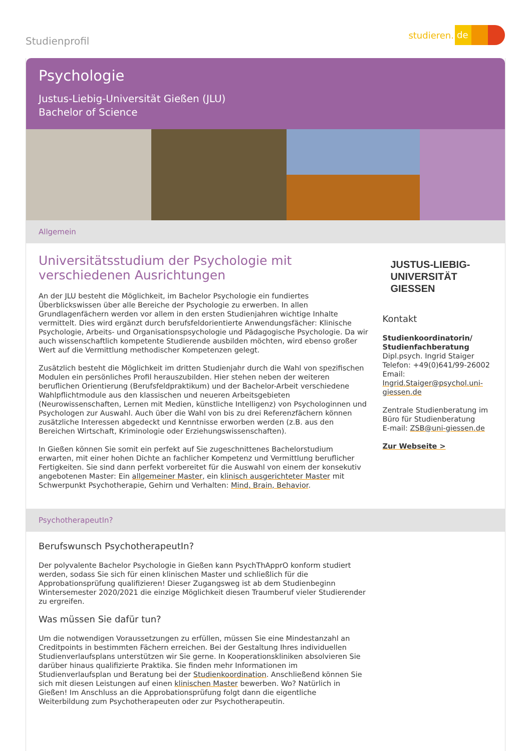Studienprofil
studieren. de
Psychologie
Justus-Liebig-Universität Gießen (JLU)
Bachelor of Science
Allgemein
Universitätsstudium der Psychologie mit verschiedenen Ausrichtungen
An der JLU besteht die Möglichkeit, im Bachelor Psychologie ein fundiertes Überblickswissen über alle Bereiche der Psychologie zu erwerben. In allen Grundlagenfächern werden vor allem in den ersten Studienjahren wichtige Inhalte vermittelt. Dies wird ergänzt durch berufsfeldorientierte Anwendungsfächer: Klinische Psychologie, Arbeits- und Organisationspsychologie und Pädagogische Psychologie. Da wir auch wissenschaftlich kompetente Studierende ausbilden möchten, wird ebenso großer Wert auf die Vermittlung methodischer Kompetenzen gelegt.
Zusätzlich besteht die Möglichkeit im dritten Studienjahr durch die Wahl von spezifischen Modulen ein persönliches Profil herauszubilden. Hier stehen neben der weiteren beruflichen Orientierung (Berufsfeldpraktikum) und der Bachelor-Arbeit verschiedene Wahlpflichtmodule aus den klassischen und neueren Arbeitsgebieten (Neurowissenschaften, Lernen mit Medien, künstliche Intelligenz) von Psychologinnen und Psychologen zur Auswahl. Auch über die Wahl von bis zu drei Referenzfächern können zusätzliche Interessen abgedeckt und Kenntnisse erworben werden (z.B. aus den Bereichen Wirtschaft, Kriminologie oder Erziehungswissenschaften).
In Gießen können Sie somit ein perfekt auf Sie zugeschnittenes Bachelorstudium erwarten, mit einer hohen Dichte an fachlicher Kompetenz und Vermittlung beruflicher Fertigkeiten. Sie sind dann perfekt vorbereitet für die Auswahl von einem der konsekutiv angebotenen Master: Ein allgemeiner Master, ein klinisch ausgerichteter Master mit Schwerpunkt Psychotherapie, Gehirn und Verhalten: Mind, Brain, Behavior.
JUSTUS-LIEBIG-
UNIVERSITÄT
GIESSEN
Kontakt
Studienkoordinatorin/ Studienfachberatung
Dipl.psych. Ingrid Staiger
Telefon: +49(0)641/99-26002
Email: Ingrid.Staiger@psychol.uni-giessen.de
Zentrale Studienberatung im Büro für Studienberatung
E-mail: ZSB@uni-giessen.de
Zur Webseite >
PsychotherapeutIn?
Berufswunsch PsychotherapeutIn?
Der polyvalente Bachelor Psychologie in Gießen kann PsychThApprO konform studiert werden, sodass Sie sich für einen klinischen Master und schließlich für die Approbationsprüfung qualifizieren! Dieser Zugangsweg ist ab dem Studienbeginn Wintersemester 2020/2021 die einzige Möglichkeit diesen Traumberuf vieler Studierender zu ergreifen.
Was müssen Sie dafür tun?
Um die notwendigen Voraussetzungen zu erfüllen, müssen Sie eine Mindestanzahl an Creditpoints in bestimmten Fächern erreichen. Bei der Gestaltung Ihres individuellen Studienverlaufsplans unterstützen wir Sie gerne. In Kooperationskliniken absolvieren Sie darüber hinaus qualifizierte Praktika. Sie finden mehr Informationen im Studienverlaufsplan und Beratung bei der Studienkoordination. Anschließend können Sie sich mit diesen Leistungen auf einen klinischen Master bewerben. Wo? Natürlich in Gießen! Im Anschluss an die Approbationsprüfung folgt dann die eigentliche Weiterbildung zum Psychotherapeuten oder zur Psychotherapeutin.